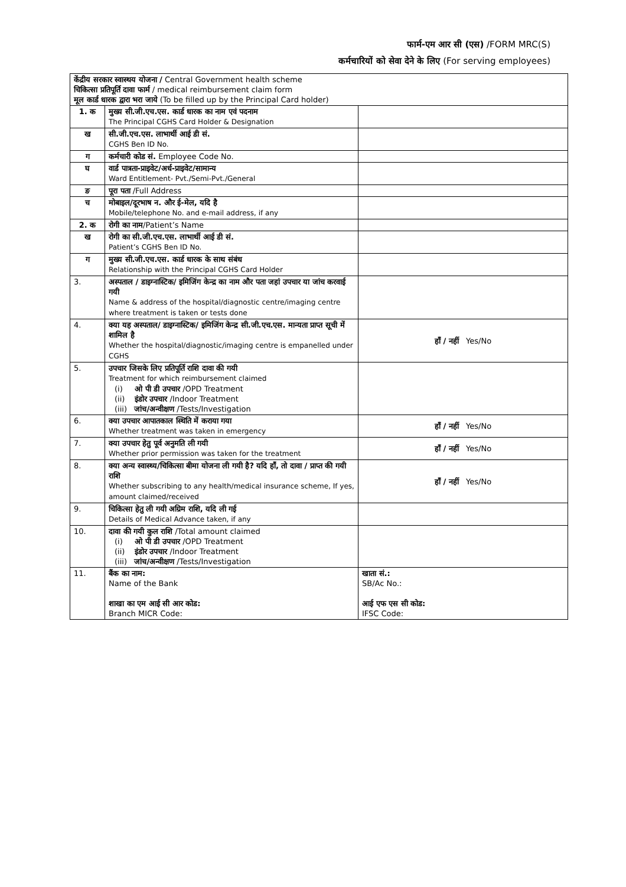फार्म-एम आर सी (एस) /FORM MRC(S)
कर्मचारियों को सेवा देने के लिए (For serving employees)
| केंद्रीय सरकार स्वास्थय योजना / Central Government health scheme चिकित्सा प्रतिपूर्ति दावा फार्म / medical reimbursement claim form मूल कार्ड धारक द्वारा भरा जाये (To be filled up by the Principal Card holder) | | |
| 1. क | मुख्य सी.जी.एच.एस. कार्ड धारक का नाम एवं पदनाम The Principal CGHS Card Holder & Designation | |
| ख | सी.जी.एच.एस. लाभार्थी आई डी सं. CGHS Ben ID No. | |
| ग | कर्मचारी कोड सं. Employee Code No. | |
| घ | वार्ड पात्रता-प्राइवेट/अर्ध-प्राइवेट/सामान्य Ward Entitlement- Pvt./Semi-Pvt./General | |
| ङ | पूरा पता /Full Address | |
| च | मोबाइल/दूरभाष न. और ई-मेल, यदि है Mobile/telephone No. and e-mail address, if any | |
| 2. क | रोगी का नाम /Patient’s Name | |
| ख | रोगी का सी.जी.एच.एस. लाभार्थी आई डी सं. Patient’s CGHS Ben ID No. | |
| ग | मुख्य सी.जी.एच.एस. कार्ड धारक के साथ संबंध Relationship with the Principal CGHS Card Holder | |
| 3. | अस्पताल / डाइग्नास्टिक/ इमिजिंग केन्द्र का नाम और पता जहां उपचार या जांच करवाई गयी Name & address of the hospital/diagnostic centre/imaging centre where treatment is taken or tests done | |
| 4. | क्या यह अस्पताल/ डाइग्नास्टिक/ इमिजिंग केन्द्र सी.जी.एच.एस. मान्यता प्राप्त सूची में शामिल है Whether the hospital/diagnostic/imaging centre is empanelled under CGHS | हाँ / नहीं Yes/No |
| 5. | उपचार जिसके लिए प्रतिपूर्ति राशि दावा की गयी Treatment for which reimbursement claimed (i) ओ पी डी उपचार /OPD Treatment (ii) इंडोर उपचार /Indoor Treatment (iii) जांच/अन्वीक्षण /Tests/Investigation | |
| 6. | क्या उपचार आपातकाल स्थिति में कराया गया Whether treatment was taken in emergency | हाँ / नहीं Yes/No |
| 7. | क्या उपचार हेतु पूर्व अनुमति ली गयी Whether prior permission was taken for the treatment | हाँ / नहीं Yes/No |
| 8. | क्या अन्य स्वास्थ्य/चिकित्सा बीमा योजना ली गयी है? यदि हाँ, तो दावा / प्राप्त की गयी राशि Whether subscribing to any health/medical insurance scheme, If yes, amount claimed/received | हाँ / नहीं Yes/No |
| 9. | चिकित्सा हेतु ली गयी अग्रिम राशि, यदि ली गई Details of Medical Advance taken, if any | |
| 10. | दावा की गयी कुल राशि /Total amount claimed (i) ओ पी डी उपचार /OPD Treatment (ii) इंडोर उपचार /Indoor Treatment (iii) जांच/अन्वीक्षण /Tests/Investigation | |
| 11. | बैंक का नाम: Name of the Bank शाखा का एम आई सी आर कोड: Branch MICR Code: | खाता सं.: SB/Ac No.: आई एफ एस सी कोड: IFSC Code: |